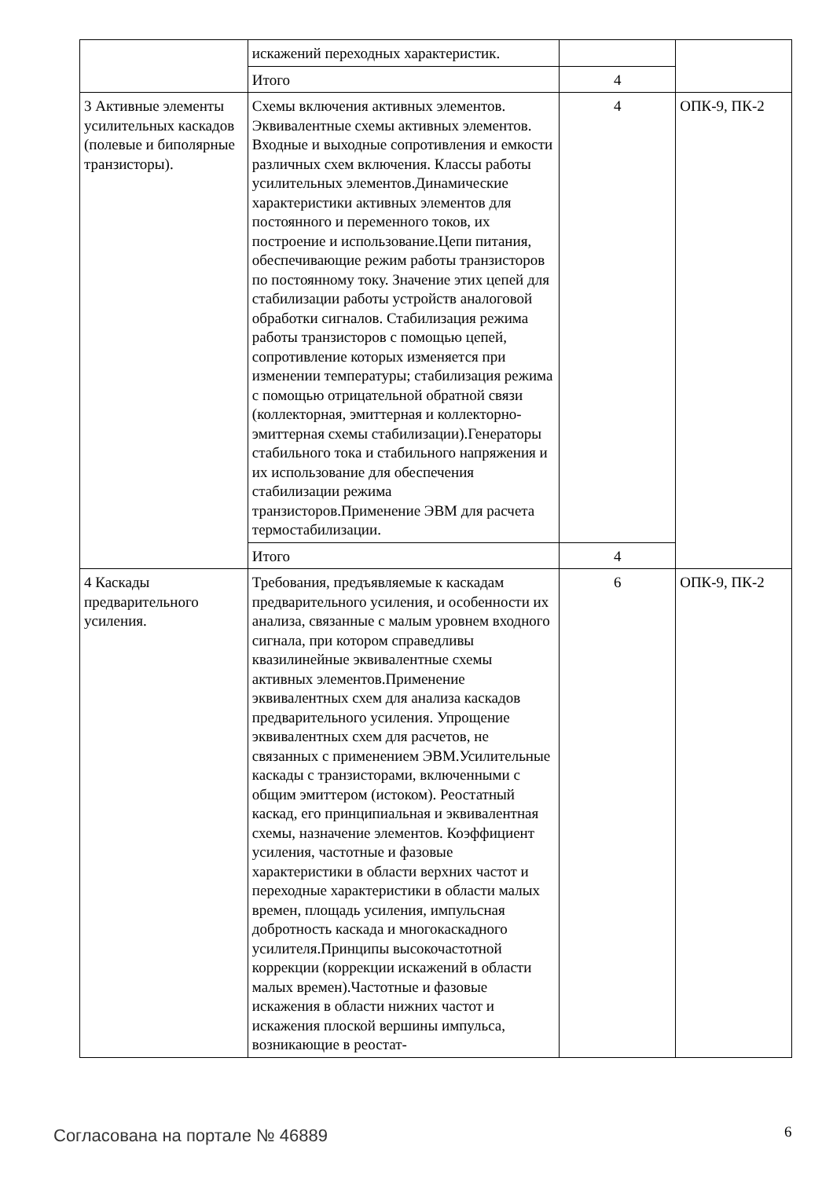| | искажений переходных характеристик. | | |
| | Итого | 4 | |
| 3 Активные элементы усилительных каскадов (полевые и биполярные транзисторы). | Схемы включения активных элементов. Эквивалентные схемы активных элементов. Входные и выходные сопротивления и емкости различных схем включения. Классы работы усилительных элементов.Динамические характеристики активных элементов для постоянного и переменного токов, их построение и использование.Цепи питания, обеспечивающие режим работы транзисторов по постоянному току. Значение этих цепей для стабилизации работы устройств аналоговой обработки сигналов. Стабилизация режима работы транзисторов с помощью цепей, сопротивление которых изменяется при изменении температуры; стабилизация режима с помощью отрицательной обратной связи (коллекторная, эмиттерная и коллекторно-эмиттерная схемы стабилизации).Генераторы стабильного тока и стабильного напряжения и их использование для обеспечения стабилизации режима транзисторов.Применение ЭВМ для расчета термостабилизации. | 4 | ОПК-9, ПК-2 |
| | Итого | 4 | |
| 4 Каскады предварительного усиления. | Требования, предъявляемые к каскадам предварительного усиления, и особенности их анализа, связанные с малым уровнем входного сигнала, при котором справедливы квазилинейные эквивалентные схемы активных элементов.Применение эквивалентных схем для анализа каскадов предварительного усиления. Упрощение эквивалентных схем для расчетов, не связанных с применением ЭВМ.Усилительные каскады с транзисторами, включенными с общим эмиттером (истоком). Реостатный каскад, его принципиальная и эквивалентная схемы, назначение элементов. Коэффициент усиления, частотные и фазовые характеристики в области верхних частот и переходные характеристики в области малых времен, площадь усиления, импульсная добротность каскада и многокаскадного усилителя.Принципы высокочастотной коррекции (коррекции искажений в области малых времен).Частотные и фазовые искажения в области нижних частот и искажения плоской вершины импульса, возникающие в реостат- | 6 | ОПК-9, ПК-2 |
Согласована на портале № 46889 6